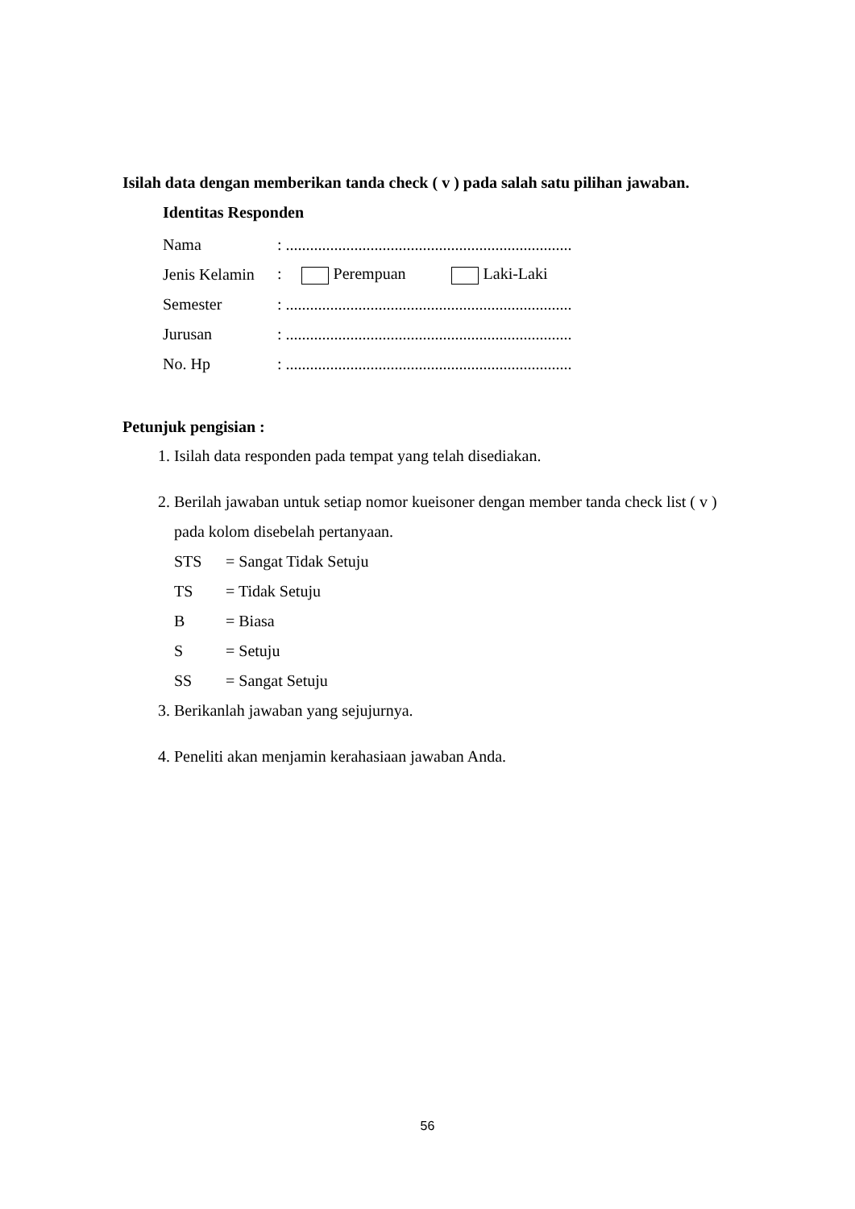Isilah data dengan memberikan tanda check ( v ) pada salah satu pilihan jawaban.
Identitas Responden
Nama: .......................................................................
Jenis Kelamin: Perempuan Laki-Laki
Semester: .......................................................................
Jurusan: .......................................................................
No. Hp: .......................................................................
Petunjuk pengisian :
1. Isilah data responden pada tempat yang telah disediakan.
2. Berilah jawaban untuk setiap nomor kueisoner dengan member tanda check list ( v ) pada kolom disebelah pertanyaan.
STS = Sangat Tidak Setuju
TS = Tidak Setuju
B = Biasa
S = Setuju
SS = Sangat Setuju
3. Berikanlah jawaban yang sejujurnya.
4. Peneliti akan menjamin kerahasiaan jawaban Anda.
56